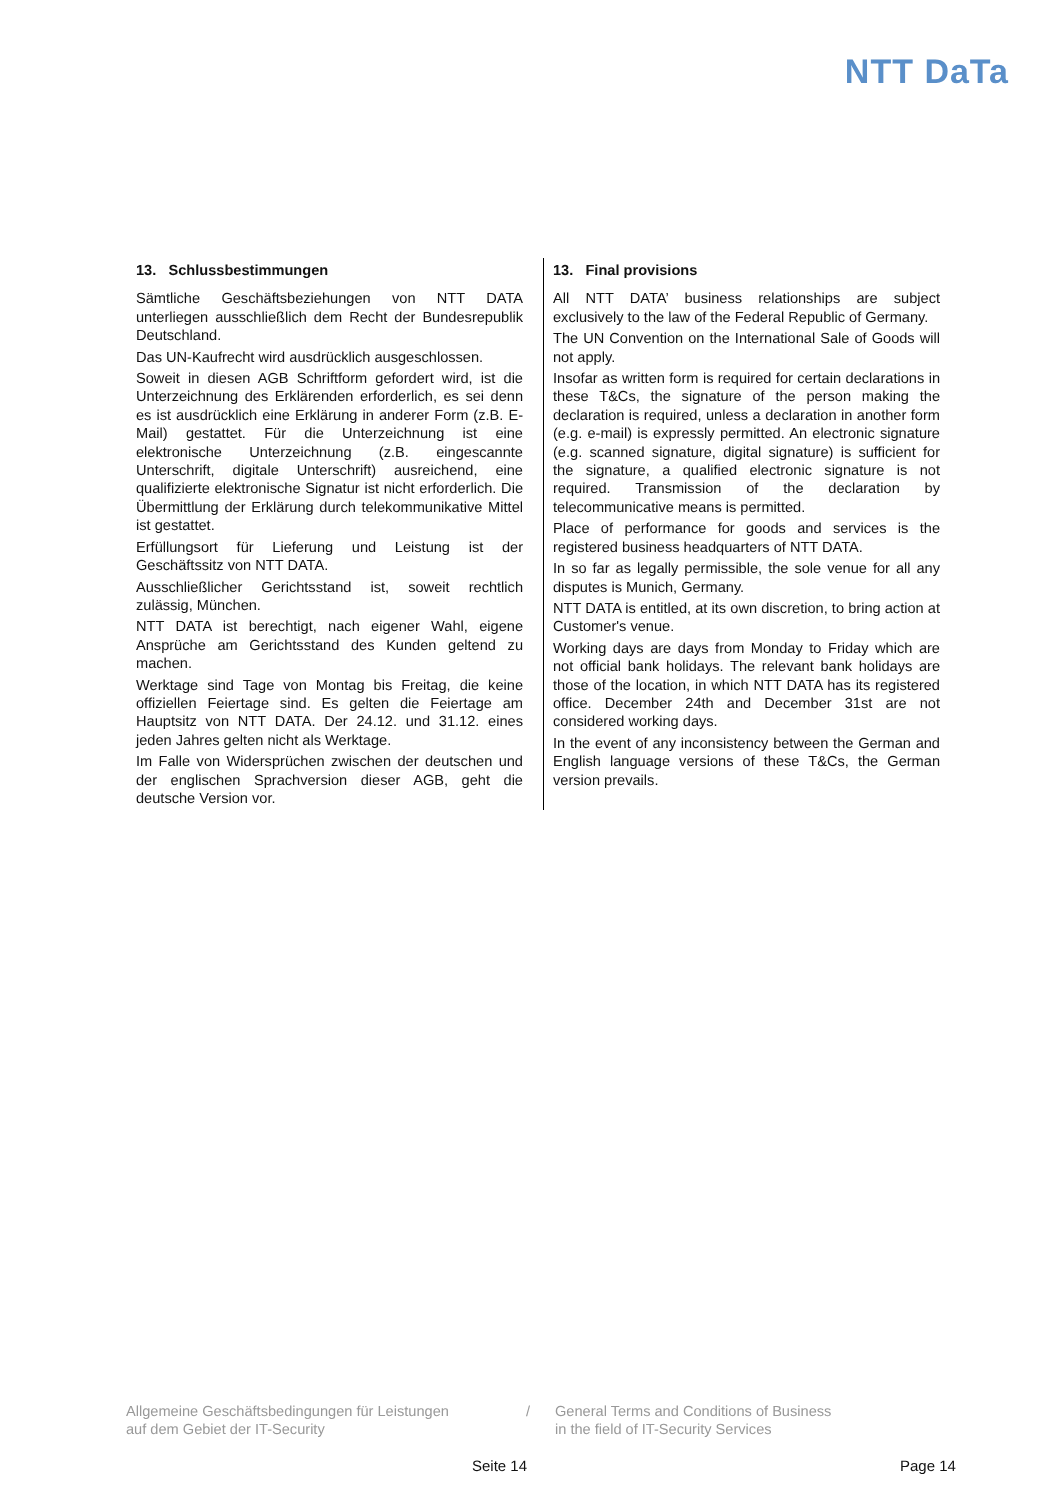NTT DaTa
13. Schlussbestimmungen
Sämtliche Geschäftsbeziehungen von NTT DATA unterliegen ausschließlich dem Recht der Bundesrepublik Deutschland.
Das UN-Kaufrecht wird ausdrücklich ausgeschlossen.
Soweit in diesen AGB Schriftform gefordert wird, ist die Unterzeichnung des Erklärenden erforderlich, es sei denn es ist ausdrücklich eine Erklärung in anderer Form (z.B. E-Mail) gestattet. Für die Unterzeichnung ist eine elektronische Unterzeichnung (z.B. eingescannte Unterschrift, digitale Unterschrift) ausreichend, eine qualifizierte elektronische Signatur ist nicht erforderlich. Die Übermittlung der Erklärung durch telekommunikative Mittel ist gestattet.
Erfüllungsort für Lieferung und Leistung ist der Geschäftssitz von NTT DATA.
Ausschließlicher Gerichtsstand ist, soweit rechtlich zulässig, München.
NTT DATA ist berechtigt, nach eigener Wahl, eigene Ansprüche am Gerichtsstand des Kunden geltend zu machen.
Werktage sind Tage von Montag bis Freitag, die keine offiziellen Feiertage sind. Es gelten die Feiertage am Hauptsitz von NTT DATA. Der 24.12. und 31.12. eines jeden Jahres gelten nicht als Werktage.
Im Falle von Widersprüchen zwischen der deutschen und der englischen Sprachversion dieser AGB, geht die deutsche Version vor.
13. Final provisions
All NTT DATA’ business relationships are subject exclusively to the law of the Federal Republic of Germany.
The UN Convention on the International Sale of Goods will not apply.
Insofar as written form is required for certain declarations in these T&Cs, the signature of the person making the declaration is required, unless a declaration in another form (e.g. e-mail) is expressly permitted. An electronic signature (e.g. scanned signature, digital signature) is sufficient for the signature, a qualified electronic signature is not required. Transmission of the declaration by telecommunicative means is permitted.
Place of performance for goods and services is the registered business headquarters of NTT DATA.
In so far as legally permissible, the sole venue for all any disputes is Munich, Germany.
NTT DATA is entitled, at its own discretion, to bring action at Customer's venue.
Working days are days from Monday to Friday which are not official bank holidays. The relevant bank holidays are those of the location, in which NTT DATA has its registered office. December 24th and December 31st are not considered working days.
In the event of any inconsistency between the German and English language versions of these T&Cs, the German version prevails.
Allgemeine Geschäftsbedingungen für Leistungen
auf dem Gebiet der IT-Security
/ General Terms and Conditions of Business
in the field of IT-Security Services
Seite 14 Page 14